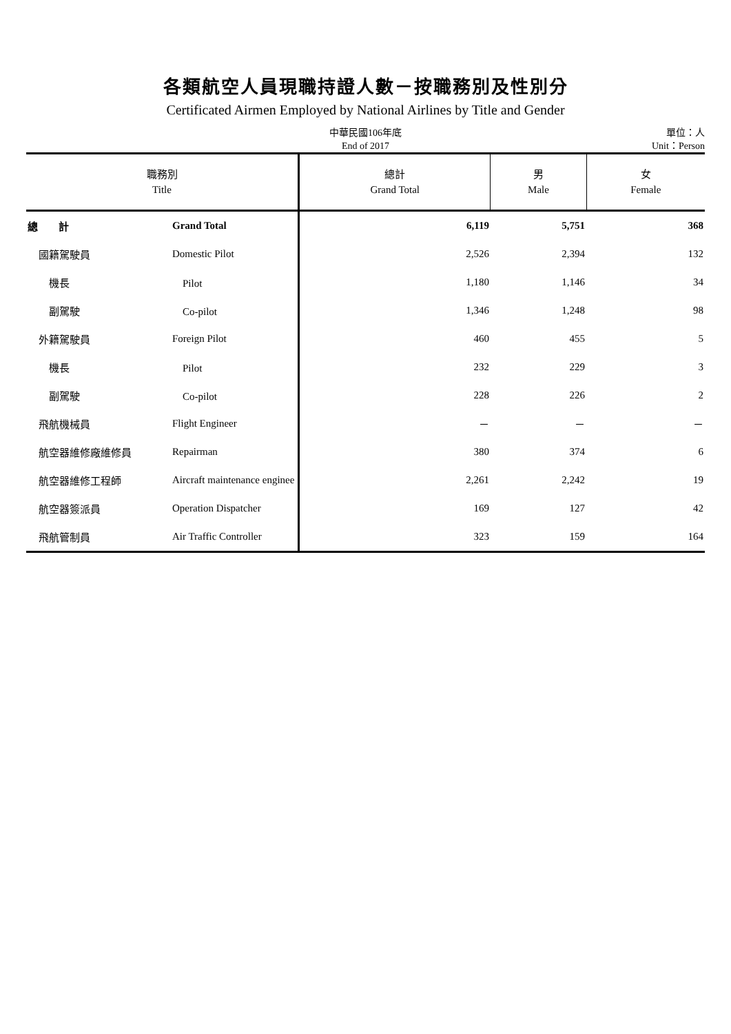各類航空人員現職持證人數－按職務別及性別分
Certificated Airmen Employed by National Airlines by Title and Gender
中華民國106年底
End of 2017
單位：人
Unit：Person
| 職務別 Title | | 總計 Grand Total | 男 Male | 女 Female |
| --- | --- | --- | --- | --- |
| 總 計 | Grand Total | 6,119 | 5,751 | 368 |
| 國籍駕駛員 | Domestic Pilot | 2,526 | 2,394 | 132 |
| 機長 | Pilot | 1,180 | 1,146 | 34 |
| 副駕駛 | Co-pilot | 1,346 | 1,248 | 98 |
| 外籍駕駛員 | Foreign Pilot | 460 | 455 | 5 |
| 機長 | Pilot | 232 | 229 | 3 |
| 副駕駛 | Co-pilot | 228 | 226 | 2 |
| 飛航機械員 | Flight Engineer | － | － | － |
| 航空器維修廠維修員 | Repairman | 380 | 374 | 6 |
| 航空器維修工程師 | Aircraft maintenance enginee | 2,261 | 2,242 | 19 |
| 航空器簽派員 | Operation Dispatcher | 169 | 127 | 42 |
| 飛航管制員 | Air Traffic Controller | 323 | 159 | 164 |